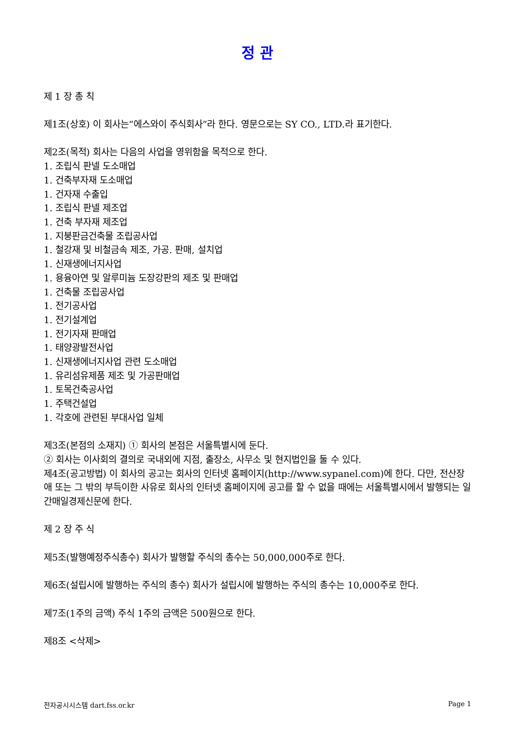정 관
제 1 장 총 칙
제1조(상호) 이 회사는“에스와이 주식회사”라 한다. 영문으로는 SY CO., LTD.라 표기한다.
제2조(목적) 회사는 다음의 사업을 영위함을 목적으로 한다.
1. 조립식 판넬 도소매업
1. 건축부자재 도소매업
1. 건자재 수출입
1. 조립식 판넬 제조업
1. 건축 부자재 제조업
1. 지붕판금건축물 조립공사업
1. 철강재 및 비철금속 제조, 가공. 판매, 설치업
1. 신재생에너지사업
1. 용융아연 및 알루미늄 도장강판의 제조 및 판매업
1. 건축물 조립공사업
1. 전기공사업
1. 전기설계업
1. 전기자재 판매업
1. 태양광발전사업
1. 신재생에너지사업 관련 도소매업
1. 유리섬유제품 제조 및 가공판매업
1. 토목건축공사업
1. 주택건설업
1. 각호에 관련된 부대사업 일체
제3조(본점의 소재지) ① 회사의 본점은 서울특별시에 둔다.
② 회사는 이사회의 결의로 국내외에 지점, 출장소, 사무소 및 현지법인을 둘 수 있다.
제4조(공고방법) 이 회사의 공고는 회사의 인터넷 홈페이지(http://www.sypanel.com)에 한다. 다만, 전산장애 또는 그 밖의 부득이한 사유로 회사의 인터넷 홈페이지에 공고를 할 수 없을 때에는 서울특별시에서 발행되는 일간매일경제신문에 한다.
제 2 장 주 식
제5조(발행예정주식총수) 회사가 발행할 주식의 총수는 50,000,000주로 한다.
제6조(설립시에 발행하는 주식의 총수) 회사가 설립시에 발행하는 주식의 총수는 10,000주로 한다.
제7조(1주의 금액) 주식 1주의 금액은 500원으로 한다.
제8조 <삭제>
전자공시시스템 dart.fss.or.kr Page 1